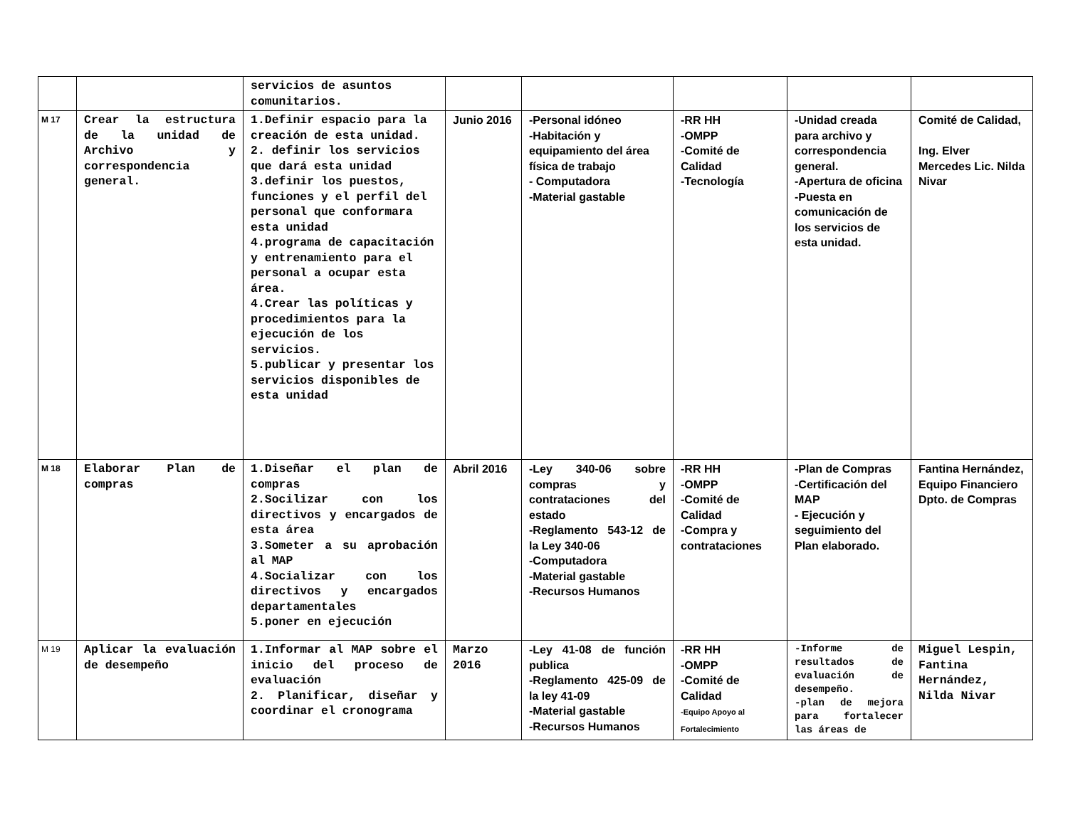| | | servicios de asuntos comunitarios. | | | | | |
| M 17 | Crear la estructura de la unidad de Archivo y correspondencia general. | 1.Definir espacio para la creación de esta unidad. 2. definir los servicios que dará esta unidad 3.definir los puestos, funciones y el perfil del personal que conformara esta unidad 4.programa de capacitación y entrenamiento para el personal a ocupar esta área. 4.Crear las políticas y procedimientos para la ejecución de los servicios. 5.publicar y presentar los servicios disponibles de esta unidad | Junio 2016 | -Personal idóneo -Habitación y equipamiento del área física de trabajo - Computadora -Material gastable | -RR HH -OMPP -Comité de Calidad -Tecnología | -Unidad creada para archivo y correspondencia general. -Apertura de oficina -Puesta en comunicación de los servicios de esta unidad. | Comité de Calidad, Ing. Elver Mercedes Lic. Nilda Nivar |
| M 18 | Elaborar Plan de compras | 1.Diseñar el plan de compras 2.Socilizar con los directivos y encargados de esta área 3.Someter a su aprobación al MAP 4.Socializar con los directivos y encargados departamentales 5.poner en ejecución | Abril 2016 | -Ley 340-06 sobre compras y contrataciones del estado -Reglamento 543-12 de la Ley 340-06 -Computadora -Material gastable -Recursos Humanos | -RR HH -OMPP -Comité de Calidad -Compra y contrataciones | -Plan de Compras -Certificación del MAP - Ejecución y seguimiento del Plan elaborado. | Fantina Hernández, Equipo Financiero Dpto. de Compras |
| M 19 | Aplicar la evaluación de desempeño | 1.Informar al MAP sobre el inicio del proceso de evaluación 2. Planificar, diseñar y coordinar el cronograma | Marzo 2016 | -Ley 41-08 de función publica -Reglamento 425-09 de la ley 41-09 -Material gastable -Recursos Humanos | -RR HH -OMPP -Comité de Calidad -Equipo Apoyo al Fortalecimiento | -Informe de resultados de evaluación de desempeño. -plan de mejora para fortalecer las áreas de | Miguel Lespin, Fantina Hernández, Nilda Nivar |